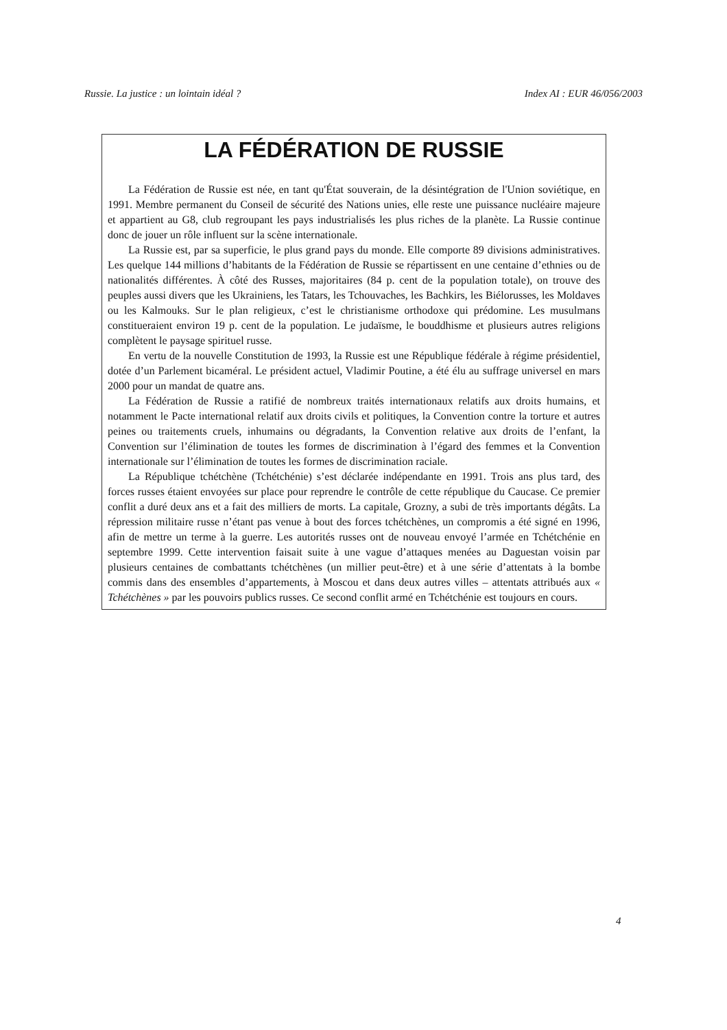Russie. La justice : un lointain idéal ? Index AI : EUR 46/056/2003
LA FÉDÉRATION DE RUSSIE
La Fédération de Russie est née, en tant qu'État souverain, de la désintégration de l'Union soviétique, en 1991. Membre permanent du Conseil de sécurité des Nations unies, elle reste une puissance nucléaire majeure et appartient au G8, club regroupant les pays industrialisés les plus riches de la planète. La Russie continue donc de jouer un rôle influent sur la scène internationale.
La Russie est, par sa superficie, le plus grand pays du monde. Elle comporte 89 divisions administratives. Les quelque 144 millions d’habitants de la Fédération de Russie se répartissent en une centaine d’ethnies ou de nationalités différentes. À côté des Russes, majoritaires (84 p. cent de la population totale), on trouve des peuples aussi divers que les Ukrainiens, les Tatars, les Tchouvaches, les Bachkirs, les Biélorusses, les Moldaves ou les Kalmouks. Sur le plan religieux, c’est le christianisme orthodoxe qui prédomine. Les musulmans constitueraient environ 19 p. cent de la population. Le judaïsme, le bouddhisme et plusieurs autres religions complètent le paysage spirituel russe.
En vertu de la nouvelle Constitution de 1993, la Russie est une République fédérale à régime présidentiel, dotée d’un Parlement bicaméral. Le président actuel, Vladimir Poutine, a été élu au suffrage universel en mars 2000 pour un mandat de quatre ans.
La Fédération de Russie a ratifié de nombreux traités internationaux relatifs aux droits humains, et notamment le Pacte international relatif aux droits civils et politiques, la Convention contre la torture et autres peines ou traitements cruels, inhumains ou dégradants, la Convention relative aux droits de l’enfant, la Convention sur l’élimination de toutes les formes de discrimination à l’égard des femmes et la Convention internationale sur l’élimination de toutes les formes de discrimination raciale.
La République tchétchène (Tchétchénie) s’est déclarée indépendante en 1991. Trois ans plus tard, des forces russes étaient envoyées sur place pour reprendre le contrôle de cette république du Caucase. Ce premier conflit a duré deux ans et a fait des milliers de morts. La capitale, Grozny, a subi de très importants dégâts. La répression militaire russe n’étant pas venue à bout des forces tchétchènes, un compromis a été signé en 1996, afin de mettre un terme à la guerre. Les autorités russes ont de nouveau envoyé l’armée en Tchétchénie en septembre 1999. Cette intervention faisait suite à une vague d’attaques menées au Daguestan voisin par plusieurs centaines de combattants tchétchènes (un millier peut-être) et à une série d’attentats à la bombe commis dans des ensembles d’appartements, à Moscou et dans deux autres villes – attentats attribués aux « Tchétchènes » par les pouvoirs publics russes. Ce second conflit armé en Tchétchénie est toujours en cours.
4